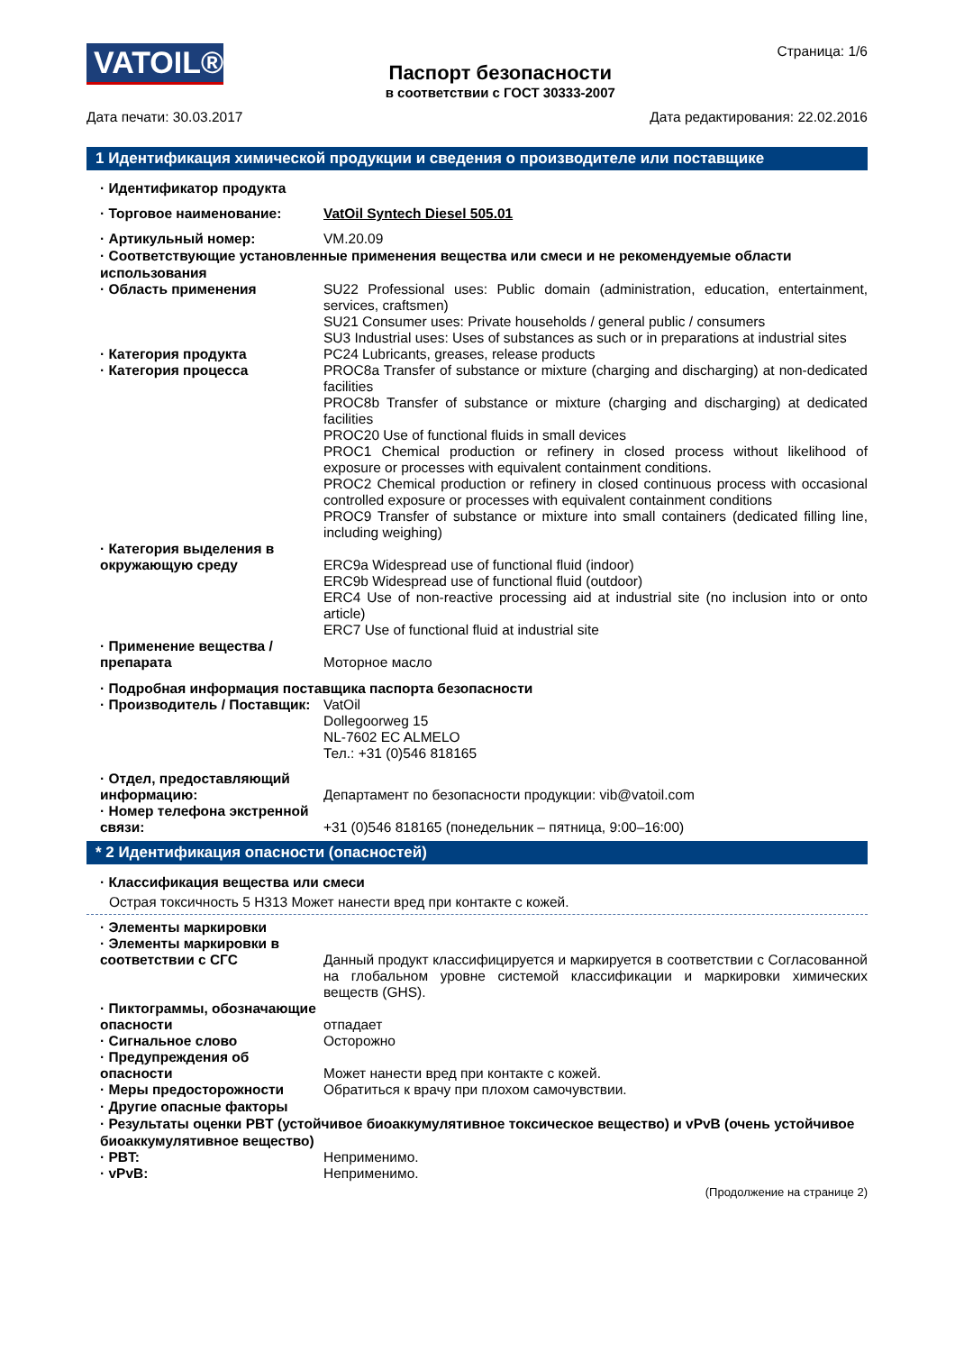VATOIL®
Паспорт безопасности
в соответствии с ГОСТ 30333-2007
Страница: 1/6
Дата печати: 30.03.2017 Дата редактирования: 22.02.2016
1 Идентификация химической продукции и сведения о производителе или поставщике
· Идентификатор продукта
· Торговое наименование: VatOil Syntech Diesel 505.01
· Артикульный номер: VM.20.09
· Соответствующие установленные применения вещества или смеси и не рекомендуемые области использования
· Область применения SU22 Professional uses: Public domain (administration, education, entertainment, services, craftsmen)
SU21 Consumer uses: Private households / general public / consumers
SU3 Industrial uses: Uses of substances as such or in preparations at industrial sites
· Категория продукта PC24 Lubricants, greases, release products
· Категория процесса PROC8a Transfer of substance or mixture (charging and discharging) at non-dedicated facilities
PROC8b Transfer of substance or mixture (charging and discharging) at dedicated facilities
PROC20 Use of functional fluids in small devices
PROC1 Chemical production or refinery in closed process without likelihood of exposure or processes with equivalent containment conditions.
PROC2 Chemical production or refinery in closed continuous process with occasional controlled exposure or processes with equivalent containment conditions
PROC9 Transfer of substance or mixture into small containers (dedicated filling line, including weighing)
· Категория выделения в окружающую среду
ERC9a Widespread use of functional fluid (indoor)
ERC9b Widespread use of functional fluid (outdoor)
ERC4 Use of non-reactive processing aid at industrial site (no inclusion into or onto article)
ERC7 Use of functional fluid at industrial site
· Применение вещества / препарата
Моторное масло
· Подробная информация поставщика паспорта безопасности
· Производитель / Поставщик:
VatOil
Dollegoorweg 15
NL-7602 EC ALMELO
Тел.: +31 (0)546 818165
· Отдел, предоставляющий информацию:
Департамент по безопасности продукции: vib@vatoil.com
· Номер телефона экстренной связи:
+31 (0)546 818165 (понедельник – пятница, 9:00–16:00)
* 2 Идентификация опасности (опасностей)
· Классификация вещества или смеси
Острая токсичность 5 H313 Может нанести вред при контакте с кожей.
· Элементы маркировки
· Элементы маркировки в соответствии с СГС
Данный продукт классифицируется и маркируется в соответствии с Согласованной на глобальном уровне системой классификации и маркировки химических веществ (GHS).
· Пиктограммы, обозначающие опасности
отпадает
· Сигнальное слово Осторожно
· Предупреждения об опасности
Может нанести вред при контакте с кожей.
· Меры предосторожности Обратиться к врачу при плохом самочувствии.
· Другие опасные факторы
· Результаты оценки PBT (устойчивое биоаккумулятивное токсическое вещество) и vPvB (очень устойчивое биоаккумулятивное вещество)
· PBT: Неприменимо.
· vPvB: Неприменимо.
(Продолжение на странице 2)